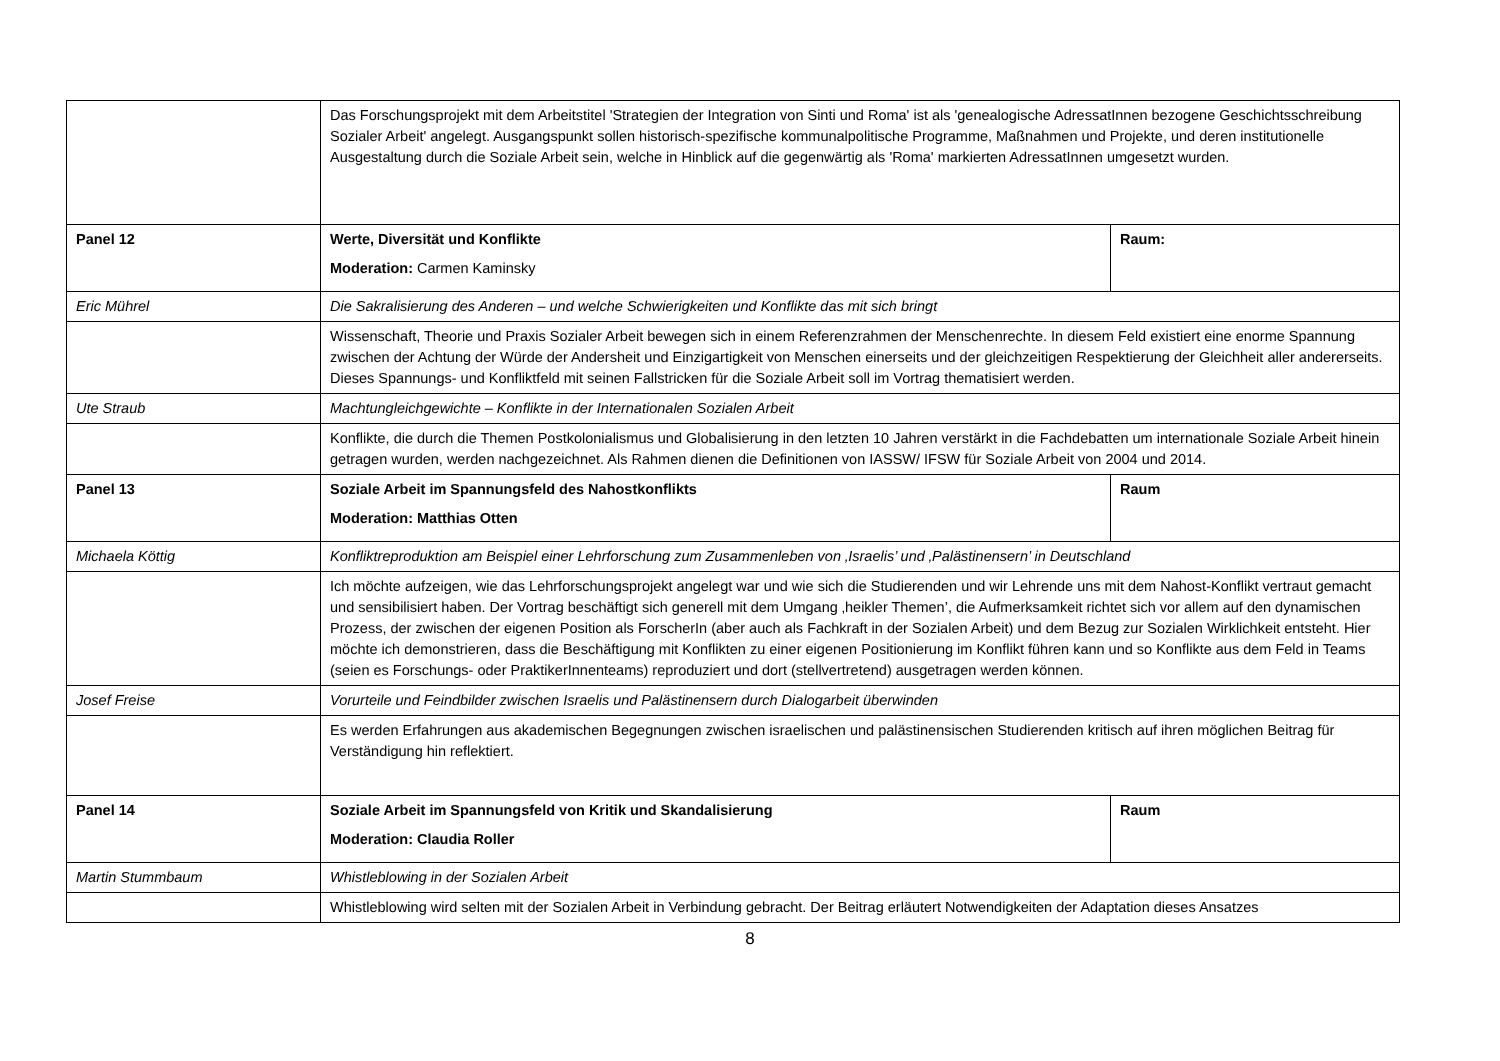| | Das Forschungsprojekt mit dem Arbeitstitel 'Strategien der Integration von Sinti und Roma' ist als 'genealogische AdressatInnen bezogene Geschichtsschreibung Sozialer Arbeit' angelegt. Ausgangspunkt sollen historisch-spezifische kommunalpolitische Programme, Maßnahmen und Projekte, und deren institutionelle Ausgestaltung durch die Soziale Arbeit sein, welche in Hinblick auf die gegenwärtig als 'Roma' markierten AdressatInnen umgesetzt wurden. | |
| Panel 12 | Werte, Diversität und Konflikte Moderation: Carmen Kaminsky | Raum: |
| Eric Mührel | Die Sakralisierung des Anderen – und welche Schwierigkeiten und Konflikte das mit sich bringt | |
| | Wissenschaft, Theorie und Praxis Sozialer Arbeit bewegen sich in einem Referenzrahmen der Menschenrechte. In diesem Feld existiert eine enorme Spannung zwischen der Achtung der Würde der Andersheit und Einzigartigkeit von Menschen einerseits und der gleichzeitigen Respektierung der Gleichheit aller andererseits. Dieses Spannungs- und Konfliktfeld mit seinen Fallstricken für die Soziale Arbeit soll im Vortrag thematisiert werden. | |
| Ute Straub | Machtungleichgewichte – Konflikte in der Internationalen Sozialen Arbeit | |
| | Konflikte, die durch die Themen Postkolonialismus und Globalisierung in den letzten 10 Jahren verstärkt in die Fachdebatten um internationale Soziale Arbeit hinein getragen wurden, werden nachgezeichnet. Als Rahmen dienen die Definitionen von IASSW/ IFSW für Soziale Arbeit von 2004 und 2014. | |
| Panel 13 | Soziale Arbeit im Spannungsfeld des Nahostkonflikts Moderation: Matthias Otten | Raum |
| Michaela Köttig | Konfliktreproduktion am Beispiel einer Lehrforschung zum Zusammenleben von ‚Israelis’ und ‚Palästinensern’ in Deutschland | |
| | Ich möchte aufzeigen, wie das Lehrforschungsprojekt angelegt war und wie sich die Studierenden und wir Lehrende uns mit dem Nahost-Konflikt vertraut gemacht und sensibilisiert haben. Der Vortrag beschäftigt sich generell mit dem Umgang ‚heikler Themen’, die Aufmerksamkeit richtet sich vor allem auf den dynamischen Prozess, der zwischen der eigenen Position als ForscherIn (aber auch als Fachkraft in der Sozialen Arbeit) und dem Bezug zur Sozialen Wirklichkeit entsteht. Hier möchte ich demonstrieren, dass die Beschäftigung mit Konflikten zu einer eigenen Positionierung im Konflikt führen kann und so Konflikte aus dem Feld in Teams (seien es Forschungs- oder PraktikerInnenteams) reproduziert und dort (stellvertretend) ausgetragen werden können. | |
| Josef Freise | Vorurteile und Feindbilder zwischen Israelis und Palästinensern durch Dialogarbeit überwinden | |
| | Es werden Erfahrungen aus akademischen Begegnungen zwischen israelischen und palästinensischen Studierenden kritisch auf ihren möglichen Beitrag für Verständigung hin reflektiert. | |
| Panel 14 | Soziale Arbeit im Spannungsfeld von Kritik und Skandalisierung Moderation: Claudia Roller | Raum |
| Martin Stummbaum | Whistleblowing in der Sozialen Arbeit | |
| | Whistleblowing wird selten mit der Sozialen Arbeit in Verbindung gebracht. Der Beitrag erläutert Notwendigkeiten der Adaptation dieses Ansatzes | |
8